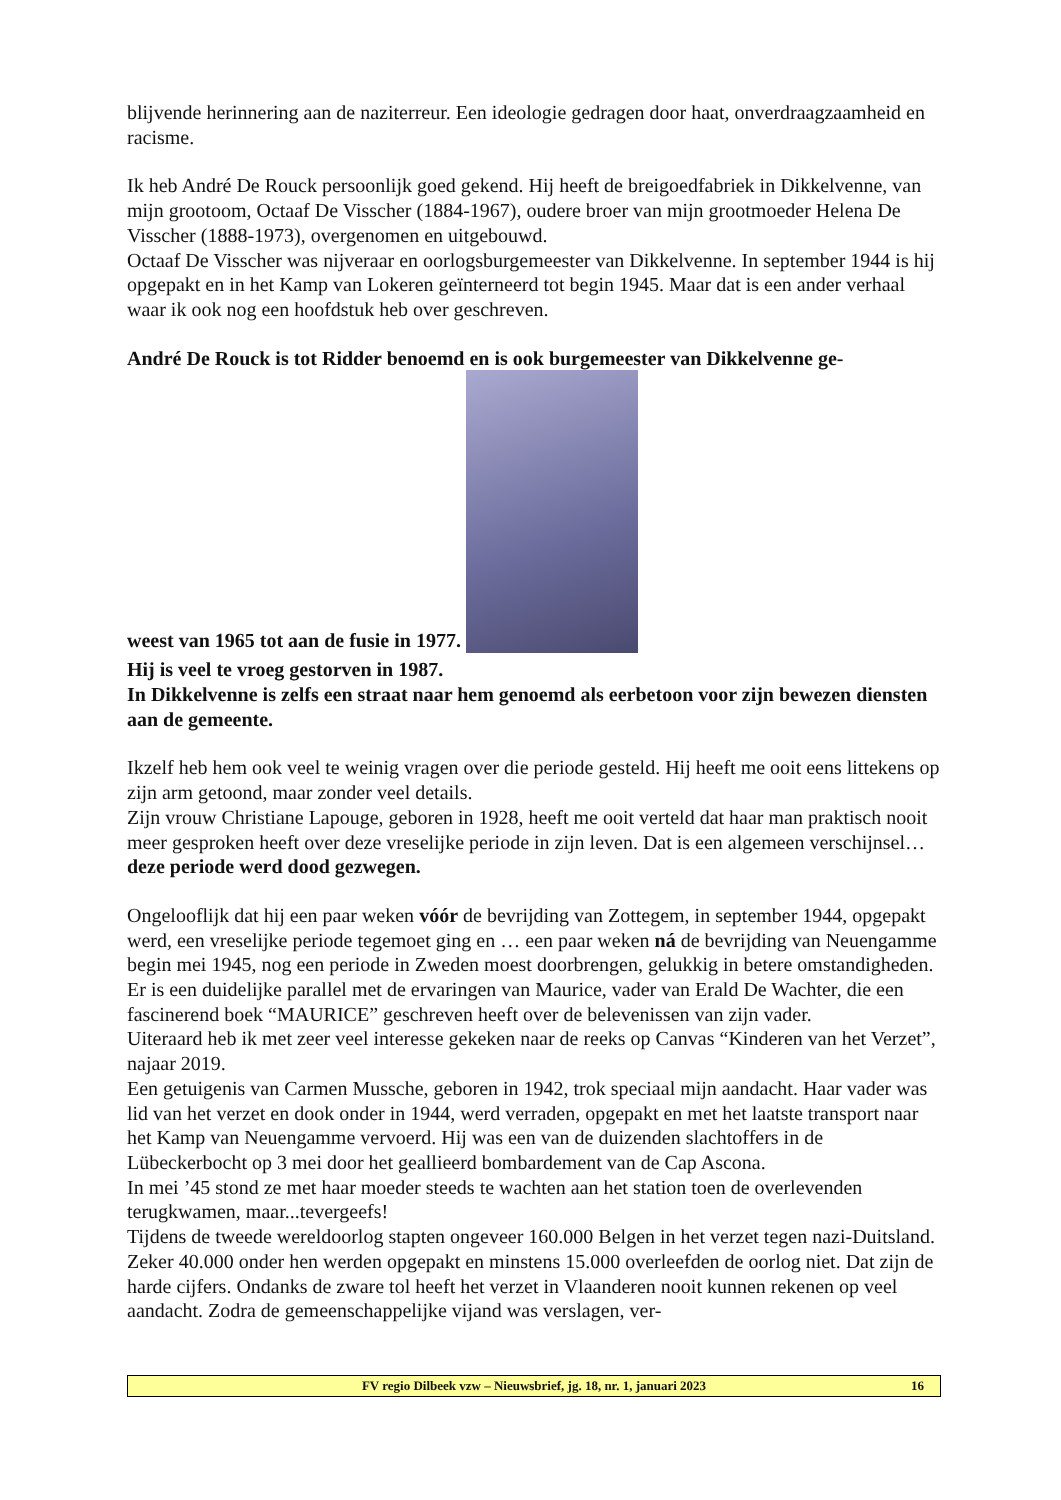blijvende herinnering aan de naziterreur. Een ideologie gedragen door haat, onverdraagzaamheid en racisme.
Ik heb André De Rouck persoonlijk goed gekend. Hij heeft de breigoedfabriek in Dikkelvenne, van mijn grootoom, Octaaf De Visscher (1884-1967), oudere broer van mijn grootmoeder Helena De Visscher (1888-1973), overgenomen en uitgebouwd.
Octaaf De Visscher was nijveraar en oorlogsburgemeester van Dikkelvenne. In september 1944 is hij opgepakt en in het Kamp van Lokeren geïnterneerd tot begin 1945. Maar dat is een ander verhaal waar ik ook nog een hoofdstuk heb over geschreven.
André De Rouck is tot Ridder benoemd en is ook burgemeester van Dikkelvenne ge-
weest van 1965 tot aan de fusie in 1977.
Hij is veel te vroeg gestorven in 1987.
In Dikkelvenne is zelfs een straat naar hem genoemd als eerbetoon voor zijn bewezen diensten aan de gemeente.
Ikzelf heb hem ook veel te weinig vragen over die periode gesteld. Hij heeft me ooit eens littekens op zijn arm getoond, maar zonder veel details.
Zijn vrouw Christiane Lapouge, geboren in 1928, heeft me ooit verteld dat haar man praktisch nooit meer gesproken heeft over deze vreselijke periode in zijn leven. Dat is een algemeen verschijnsel…deze periode werd dood gezwegen.
Ongelooflijk dat hij een paar weken vóór de bevrijding van Zottegem, in september 1944, opgepakt werd, een vreselijke periode tegemoet ging en … een paar weken ná de bevrijding van Neuengamme begin mei 1945, nog een periode in Zweden moest doorbrengen, gelukkig in betere omstandigheden.
Er is een duidelijke parallel met de ervaringen van Maurice, vader van Erald De Wachter, die een fascinerend boek “MAURICE” geschreven heeft over de belevenissen van zijn vader.
Uiteraard heb ik met zeer veel interesse gekeken naar de reeks op Canvas “Kinderen van het Verzet”, najaar 2019.
Een getuigenis van Carmen Mussche, geboren in 1942, trok speciaal mijn aandacht. Haar vader was lid van het verzet en dook onder in 1944, werd verraden, opgepakt en met het laatste transport naar het Kamp van Neuengamme vervoerd. Hij was een van de duizenden slachtoffers in de Lübeckerbocht op 3 mei door het geallieerd bombardement van de Cap Ascona.
In mei ’45 stond ze met haar moeder steeds te wachten aan het station toen de overlevenden terugkwamen, maar...tevergeefs!
Tijdens de tweede wereldoorlog stapten ongeveer 160.000 Belgen in het verzet tegen nazi-Duitsland. Zeker 40.000 onder hen werden opgepakt en minstens 15.000 overleefden de oorlog niet. Dat zijn de harde cijfers. Ondanks de zware tol heeft het verzet in Vlaanderen nooit kunnen rekenen op veel aandacht. Zodra de gemeenschappelijke vijand was verslagen, ver-
FV regio Dilbeek vzw – Nieuwsbrief, jg. 18, nr. 1, januari 2023 16